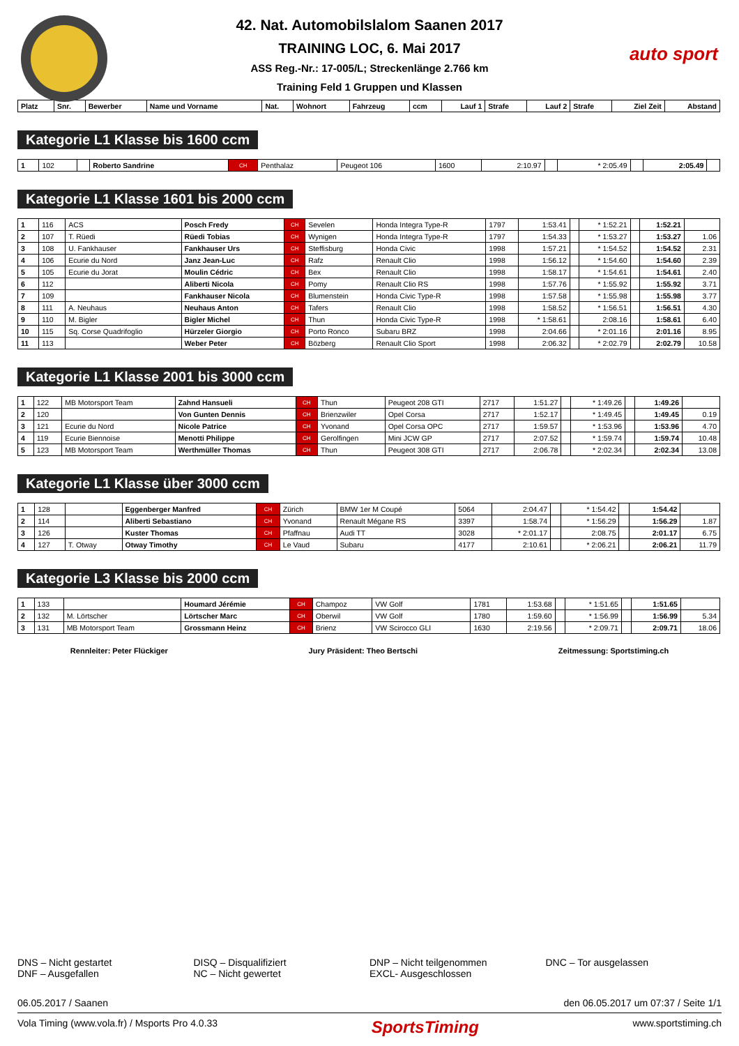auto sport
42. Nat. Automobilslalom Saanen 2017
TRAINING LOC, 6. Mai 2017
ASS Reg.-Nr.: 17-005/L; Streckenlänge 2.766 km
Training Feld 1 Gruppen und Klassen
| Platz | Snr. | Bewerber | Name und Vorname | Nat. | Wohnort | Fahrzeug | ccm | Lauf 1 | Strafe | Lauf 2 | Strafe | Ziel Zeit | Abstand |
| --- | --- | --- | --- | --- | --- | --- | --- | --- | --- | --- | --- | --- | --- |
Kategorie L1 Klasse bis 1600 ccm
| 1 | 102 | | Roberto Sandrine | CH | Penthalaz | Peugeot 106 | 1600 | 2:10.97 | | * 2:05.49 | | 2:05.49 | |
Kategorie L1 Klasse 1601 bis 2000 ccm
| 1 | 116 | ACS | Posch Fredy | CH | Sevelen | Honda Integra Type-R | 1797 | 1:53.41 | | * 1:52.21 | | 1:52.21 | |
| 2 | 107 | T. Rüedi | Rüedi Tobias | CH | Wynigen | Honda Integra Type-R | 1797 | 1:54.33 | | * 1:53.27 | | 1:53.27 | 1.06 |
| 3 | 108 | U. Fankhauser | Fankhauser Urs | CH | Steffisburg | Honda Civic | 1998 | 1:57.21 | | * 1:54.52 | | 1:54.52 | 2.31 |
| 4 | 106 | Ecurie du Nord | Janz Jean-Luc | CH | Rafz | Renault Clio | 1998 | 1:56.12 | | * 1:54.60 | | 1:54.60 | 2.39 |
| 5 | 105 | Ecurie du Jorat | Moulin Cédric | CH | Bex | Renault Clio | 1998 | 1:58.17 | | * 1:54.61 | | 1:54.61 | 2.40 |
| 6 | 112 | | Aliberti Nicola | CH | Pomy | Renault Clio RS | 1998 | 1:57.76 | | * 1:55.92 | | 1:55.92 | 3.71 |
| 7 | 109 | | Fankhauser Nicola | CH | Blumenstein | Honda Civic Type-R | 1998 | 1:57.58 | | * 1:55.98 | | 1:55.98 | 3.77 |
| 8 | 111 | A. Neuhaus | Neuhaus Anton | CH | Tafers | Renault Clio | 1998 | 1:58.52 | | * 1:56.51 | | 1:56.51 | 4.30 |
| 9 | 110 | M. Bigler | Bigler Michel | CH | Thun | Honda Civic Type-R | 1998 | * 1:58.61 | | 2:08.16 | | 1:58.61 | 6.40 |
| 10 | 115 | Sq. Corse Quadrifoglio | Hürzeler Giorgio | CH | Porto Ronco | Subaru BRZ | 1998 | 2:04.66 | | * 2:01.16 | | 2:01.16 | 8.95 |
| 11 | 113 | | Weber Peter | CH | Bözberg | Renault Clio Sport | 1998 | 2:06.32 | | * 2:02.79 | | 2:02.79 | 10.58 |
Kategorie L1 Klasse 2001 bis 3000 ccm
| 1 | 122 | MB Motorsport Team | Zahnd Hansueli | CH | Thun | Peugeot 208 GTI | 2717 | 1:51.27 | | * 1:49.26 | | 1:49.26 | |
| 2 | 120 | | Von Gunten Dennis | CH | Brienzwiler | Opel Corsa | 2717 | 1:52.17 | | * 1:49.45 | | 1:49.45 | 0.19 |
| 3 | 121 | Ecurie du Nord | Nicole Patrice | CH | Yvonand | Opel Corsa OPC | 2717 | 1:59.57 | | * 1:53.96 | | 1:53.96 | 4.70 |
| 4 | 119 | Ecurie Biennoise | Menotti Philippe | CH | Gerolfingen | Mini JCW GP | 2717 | 2:07.52 | | * 1:59.74 | | 1:59.74 | 10.48 |
| 5 | 123 | MB Motorsport Team | Werthmüller Thomas | CH | Thun | Peugeot 308 GTI | 2717 | 2:06.78 | | * 2:02.34 | | 2:02.34 | 13.08 |
Kategorie L1 Klasse über 3000 ccm
| 1 | 128 | | Eggenberger Manfred | CH | Zürich | BMW 1er M Coupé | 5064 | 2:04.47 | | * 1:54.42 | | 1:54.42 | |
| 2 | 114 | | Aliberti Sebastiano | CH | Yvonand | Renault Mégane RS | 3397 | 1:58.74 | | * 1:56.29 | | 1:56.29 | 1.87 |
| 3 | 126 | | Kuster Thomas | CH | Pfaffnau | Audi TT | 3028 | * 2:01.17 | | 2:08.75 | | 2:01.17 | 6.75 |
| 4 | 127 | T. Otway | Otway Timothy | CH | Le Vaud | Subaru | 4177 | 2:10.61 | | * 2:06.21 | | 2:06.21 | 11.79 |
Kategorie L3 Klasse bis 2000 ccm
| 1 | 133 | | Houmard Jérémie | CH | Champoz | VW Golf | 1781 | 1:53.68 | | * 1:51.65 | | 1:51.65 | |
| 2 | 132 | M. Lörtscher | Lörtscher Marc | CH | Oberwil | VW Golf | 1780 | 1:59.60 | | * 1:56.99 | | 1:56.99 | 5.34 |
| 3 | 131 | MB Motorsport Team | Grossmann Heinz | CH | Brienz | VW Scirocco GLI | 1630 | 2:19.56 | | * 2:09.71 | | 2:09.71 | 18.06 |
Rennleiter: Peter Flückiger Jury Präsident: Theo Bertschi Zeitmessung: Sportstiming.ch
DNS – Nicht gestartet
DNF – Ausgefallen
DISQ – Disqualifiziert
NC – Nicht gewertet
DNP – Nicht teilgenommen
EXCL- Ausgeschlossen
DNC – Tor ausgelassen
06.05.2017 / Saanen den 06.05.2017 um 07:37 / Seite 1/1
Vola Timing (www.vola.fr) / Msports Pro 4.0.33 SportsTiming www.sportstiming.ch